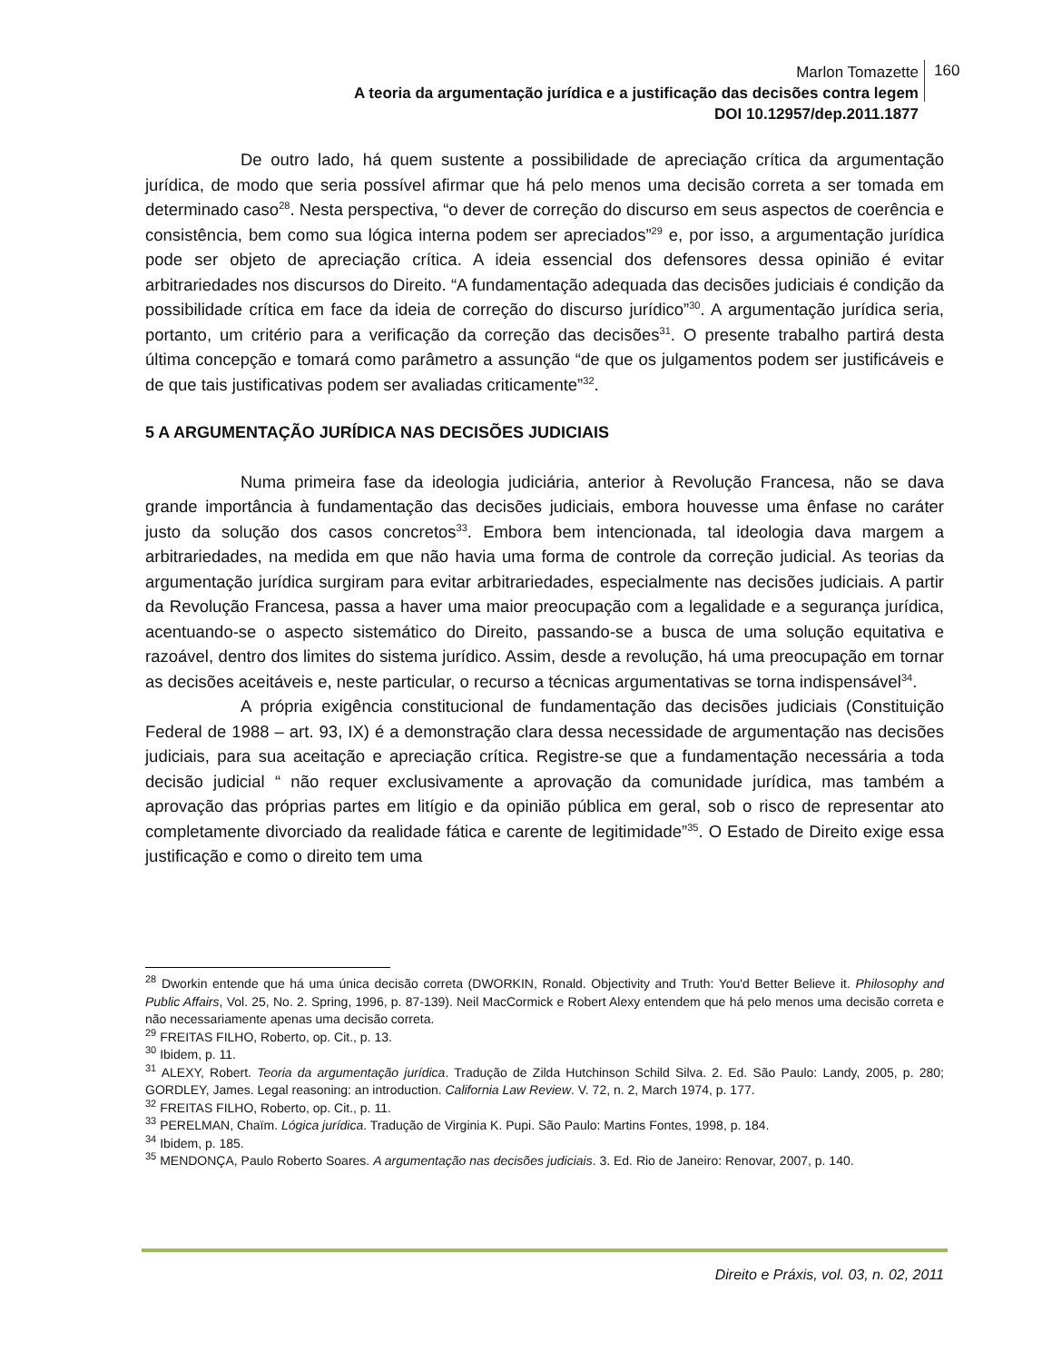Marlon Tomazette
A teoria da argumentação jurídica e a justificação das decisões contra legem
DOI 10.12957/dep.2011.1877
160
De outro lado, há quem sustente a possibilidade de apreciação crítica da argumentação jurídica, de modo que seria possível afirmar que há pelo menos uma decisão correta a ser tomada em determinado caso<sup>28</sup>. Nesta perspectiva, “o dever de correção do discurso em seus aspectos de coerência e consistência, bem como sua lógica interna podem ser apreciados”<sup>29</sup> e, por isso, a argumentação jurídica pode ser objeto de apreciação crítica. A ideia essencial dos defensores dessa opinião é evitar arbitrariedades nos discursos do Direito. “A fundamentação adequada das decisões judiciais é condição da possibilidade crítica em face da ideia de correção do discurso jurídico”<sup>30</sup>. A argumentação jurídica seria, portanto, um critério para a verificação da correção das decisões<sup>31</sup>. O presente trabalho partirá desta última concepção e tomará como parâmetro a assunção “de que os julgamentos podem ser justificáveis e de que tais justificativas podem ser avaliadas criticamente”<sup>32</sup>.
5 A ARGUMENTAÇÃO JURÍDICA NAS DECISÕES JUDICIAIS
Numa primeira fase da ideologia judiciária, anterior à Revolução Francesa, não se dava grande importância à fundamentação das decisões judiciais, embora houvesse uma ênfase no caráter justo da solução dos casos concretos<sup>33</sup>. Embora bem intencionada, tal ideologia dava margem a arbitrariedades, na medida em que não havia uma forma de controle da correção judicial. As teorias da argumentação jurídica surgiram para evitar arbitrariedades, especialmente nas decisões judiciais. A partir da Revolução Francesa, passa a haver uma maior preocupação com a legalidade e a segurança jurídica, acentuando-se o aspecto sistemático do Direito, passando-se a busca de uma solução equitativa e razoável, dentro dos limites do sistema jurídico. Assim, desde a revolução, há uma preocupação em tornar as decisões aceitáveis e, neste particular, o recurso a técnicas argumentativas se torna indispensável<sup>34</sup>.
A própria exigência constitucional de fundamentação das decisões judiciais (Constituição Federal de 1988 – art. 93, IX) é a demonstração clara dessa necessidade de argumentação nas decisões judiciais, para sua aceitação e apreciação crítica. Registre-se que a fundamentação necessária a toda decisão judicial “ não requer exclusivamente a aprovação da comunidade jurídica, mas também a aprovação das próprias partes em litígio e da opinião pública em geral, sob o risco de representar ato completamente divorciado da realidade fática e carente de legitimidade”<sup>35</sup>. O Estado de Direito exige essa justificação e como o direito tem uma
<sup>28</sup> Dworkin entende que há uma única decisão correta (DWORKIN, Ronald. Objectivity and Truth: You'd Better Believe it. Philosophy and Public Affairs, Vol. 25, No. 2. Spring, 1996, p. 87-139). Neil MacCormick e Robert Alexy entendem que há pelo menos uma decisão correta e não necessariamente apenas uma decisão correta.
<sup>29</sup> FREITAS FILHO, Roberto, op. Cit., p. 13.
<sup>30</sup> Ibidem, p. 11.
<sup>31</sup> ALEXY, Robert. Teoria da argumentação jurídica. Tradução de Zilda Hutchinson Schild Silva. 2. Ed. São Paulo: Landy, 2005, p. 280; GORDLEY, James. Legal reasoning: an introduction. California Law Review. V. 72, n. 2, March 1974, p. 177.
<sup>32</sup> FREITAS FILHO, Roberto, op. Cit., p. 11.
<sup>33</sup> PERELMAN, Chaïm. Lógica jurídica. Tradução de Virginia K. Pupi. São Paulo: Martins Fontes, 1998, p. 184.
<sup>34</sup> Ibidem, p. 185.
<sup>35</sup> MENDONÇA, Paulo Roberto Soares. A argumentação nas decisões judiciais. 3. Ed. Rio de Janeiro: Renovar, 2007, p. 140.
Direito e Práxis, vol. 03, n. 02, 2011